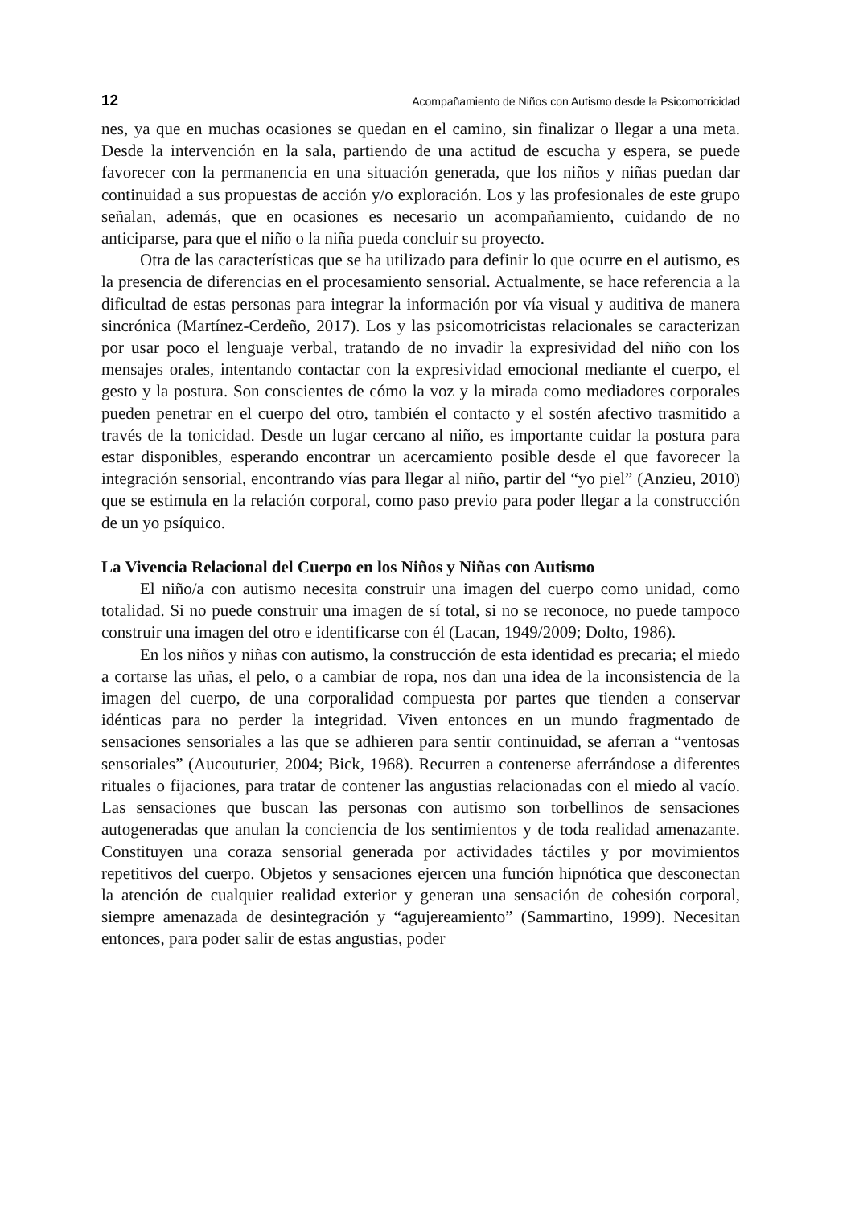12 Acompañamiento de Niños con Autismo desde la Psicomotricidad
nes, ya que en muchas ocasiones se quedan en el camino, sin finalizar o llegar a una meta. Desde la intervención en la sala, partiendo de una actitud de escucha y espera, se puede favorecer con la permanencia en una situación generada, que los niños y niñas puedan dar continuidad a sus propuestas de acción y/o exploración. Los y las profesionales de este grupo señalan, además, que en ocasiones es necesario un acompañamiento, cuidando de no anticiparse, para que el niño o la niña pueda concluir su proyecto.
Otra de las características que se ha utilizado para definir lo que ocurre en el autismo, es la presencia de diferencias en el procesamiento sensorial. Actualmente, se hace referencia a la dificultad de estas personas para integrar la información por vía visual y auditiva de manera sincrónica (Martínez-Cerdeño, 2017). Los y las psicomotricistas relacionales se caracterizan por usar poco el lenguaje verbal, tratando de no invadir la expresividad del niño con los mensajes orales, intentando contactar con la expresividad emocional mediante el cuerpo, el gesto y la postura. Son conscientes de cómo la voz y la mirada como mediadores corporales pueden penetrar en el cuerpo del otro, también el contacto y el sostén afectivo trasmitido a través de la tonicidad. Desde un lugar cercano al niño, es importante cuidar la postura para estar disponibles, esperando encontrar un acercamiento posible desde el que favorecer la integración sensorial, encontrando vías para llegar al niño, partir del “yo piel” (Anzieu, 2010) que se estimula en la relación corporal, como paso previo para poder llegar a la construcción de un yo psíquico.
La Vivencia Relacional del Cuerpo en los Niños y Niñas con Autismo
El niño/a con autismo necesita construir una imagen del cuerpo como unidad, como totalidad. Si no puede construir una imagen de sí total, si no se reconoce, no puede tampoco construir una imagen del otro e identificarse con él (Lacan, 1949/2009; Dolto, 1986).
En los niños y niñas con autismo, la construcción de esta identidad es precaria; el miedo a cortarse las uñas, el pelo, o a cambiar de ropa, nos dan una idea de la inconsistencia de la imagen del cuerpo, de una corporalidad compuesta por partes que tienden a conservar idénticas para no perder la integridad. Viven entonces en un mundo fragmentado de sensaciones sensoriales a las que se adhieren para sentir continuidad, se aferran a “ventosas sensoriales” (Aucouturier, 2004; Bick, 1968). Recurren a contenerse aferrándose a diferentes rituales o fijaciones, para tratar de contener las angustias relacionadas con el miedo al vacío. Las sensaciones que buscan las personas con autismo son torbellinos de sensaciones autogeneradas que anulan la conciencia de los sentimientos y de toda realidad amenazante. Constituyen una coraza sensorial generada por actividades táctiles y por movimientos repetitivos del cuerpo. Objetos y sensaciones ejercen una función hipnótica que desconectan la atención de cualquier realidad exterior y generan una sensación de cohesión corporal, siempre amenazada de desintegración y “agujereamiento” (Sammartino, 1999). Necesitan entonces, para poder salir de estas angustias, poder